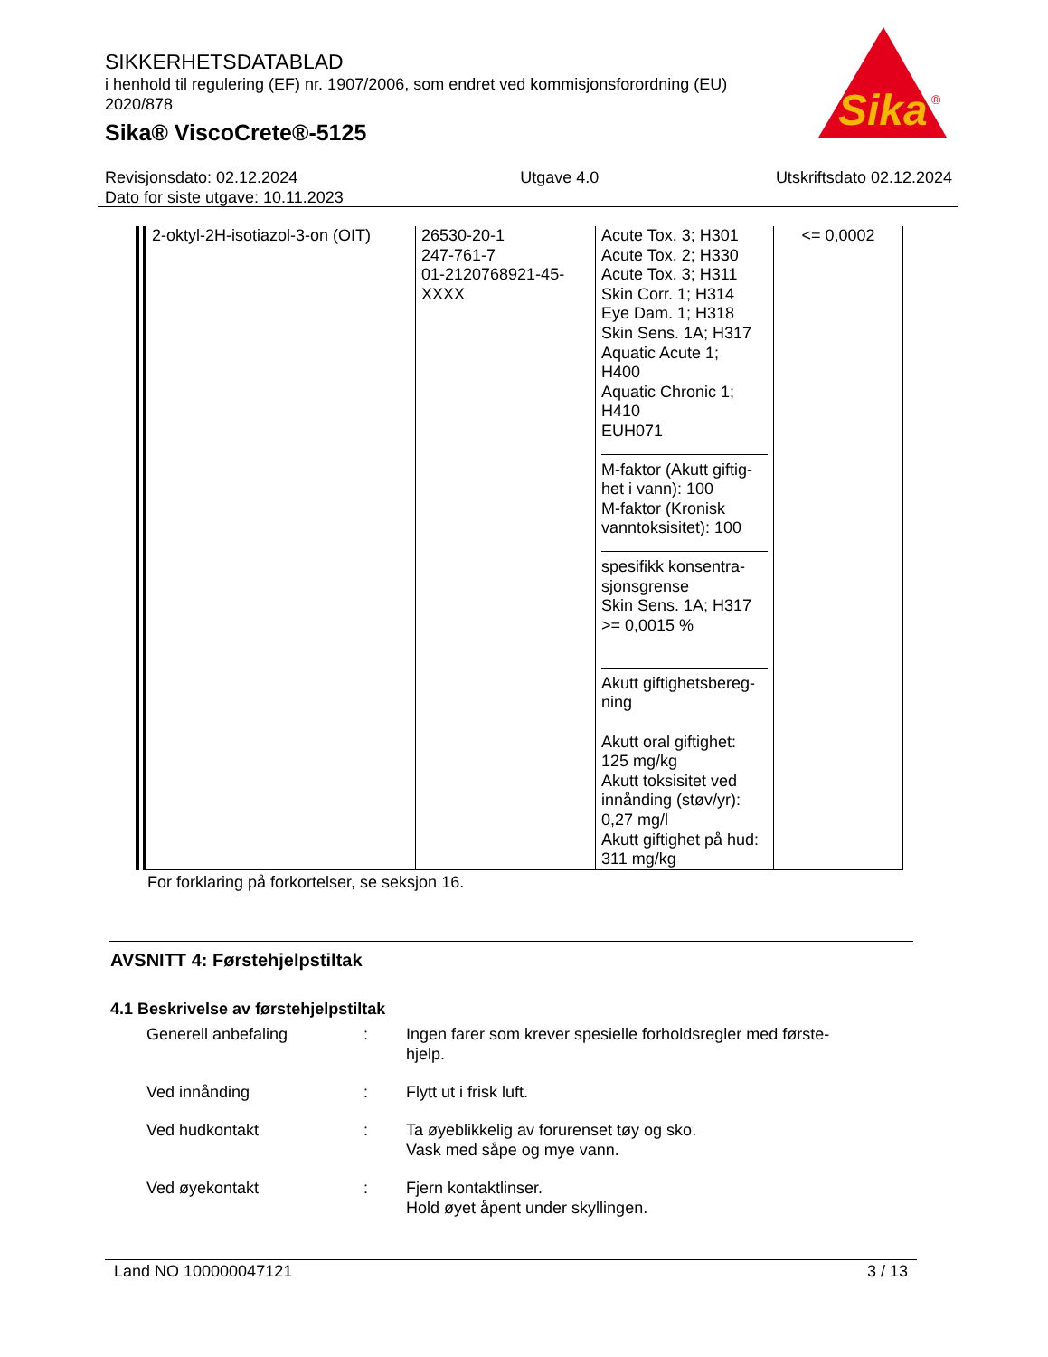SIKKERHETSDATABLAD
i henhold til regulering (EF) nr. 1907/2006, som endret ved kommisjonsforordning (EU) 2020/878
Sika® ViscoCrete®-5125
Sika
®
Revisjonsdato: 02.12.2024
Dato for siste utgave: 10.11.2023
Utgave 4.0 Utskriftsdato 02.12.2024
| 2-oktyl-2H-isotiazol-3-on (OIT) | 26530-20-1 247-761-7 01-2120768921-45-XXXX | Acute Tox. 3; H301 Acute Tox. 2; H330 Acute Tox. 3; H311 Skin Corr. 1; H314 Eye Dam. 1; H318 Skin Sens. 1A; H317 Aquatic Acute 1; H400 Aquatic Chronic 1; H410 EUH071 M-faktor (Akutt giftig-het i vann): 100 M-faktor (Kronisk vanntoksisitet): 100 spesifikk konsentra-sjonsgrense Skin Sens. 1A; H317 >= 0,0015 % Akutt giftighetsbereg-ning Akutt oral giftighet: 125 mg/kg Akutt toksisitet ved innånding (støv/yr): 0,27 mg/l Akutt giftighet på hud: 311 mg/kg | <= 0,0002 |
For forklaring på forkortelser, se seksjon 16.
AVSNITT 4: Førstehjelpstiltak
4.1 Beskrivelse av førstehjelpstiltak
Generell anbefaling : Ingen farer som krever spesielle forholdsregler med første-
hjelp.
Ved innånding : Flytt ut i frisk luft.
Ved hudkontakt : Ta øyeblikkelig av forurenset tøy og sko.
Vask med såpe og mye vann.
Ved øyekontakt : Fjern kontaktlinser.
Hold øyet åpent under skyllingen.
Land NO 100000047121 3 / 13